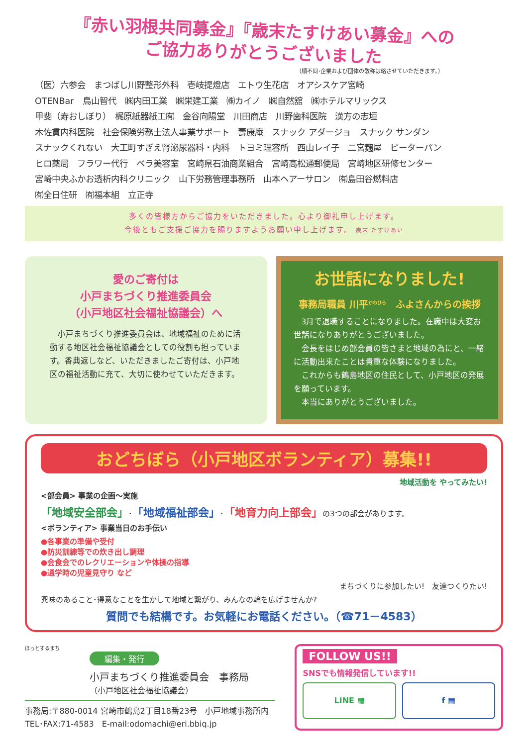『赤い羽根共同募金』『歳末たすけあい募金』への
ご協力ありがとうございました
（順不同･企業および団体の敬称は略させていただきます。）
（医）六参会　まつばし川野整形外科　壱岐提燈店　エトウ生花店　オアシスケア宮崎
OTENBar　鳥山智代　㈱内田工業　㈱栄建工業　㈱カイノ　㈱自然舘　㈱ホテルマリックス
甲斐（寿おしぼり）　梶原紙器紙工㈲　金谷向陽堂　川田商店　川野歯科医院　漢方の志垣
木佐貫内科医院　社会保険労務士法人事業サポート　壽康庵　スナック アダージョ　スナック サンダン
スナックくれない　大工町すぎえ腎泌尿器科・内科　トヨミ理容所　西山レイ子　二宮麹屋　ピーターパン
ヒロ薬局　フラワー代行　ベラ美容室　宮崎県石油商業組合　宮崎高松通郵便局　宮崎地区研修センター
宮崎中央ふかお透析内科クリニック　山下労務管理事務所　山本ヘアーサロン　㈲島田谷燃料店
㈲全日住研　㈲福本組　立正寺
多くの皆様方からご協力をいただきました。心より御礼申し上げます。
今後ともご支援ご協力を賜りますようお願い申し上げます。 歳末 たすけあい
愛のご寄付は
小戸まちづくり推進委員会
（小戸地区社会福祉協議会）へ
　小戸まちづくり推進委員会は、地域福祉のために活動する地区社会福祉協議会としての役割も担っています。香典返しなど、いただきましたご寄付は、小戸地区の福祉活動に充て、大切に使わせていただきます。
お世話になりました!
事務局職員 川平<sup>かわひら</sup>　ふよさんからの挨拶
　3月で退職することになりました。在職中は大変お世話になりありがとうございました。
　会長をはじめ部会員の皆さまと地域の為にと、一緒に活動出来たことは貴重な体験になりました。
　これからも鶴島地区の住民として、小戸地区の発展を願っています。
　本当にありがとうございました。
おどちぼら（小戸地区ボランティア）募集!!
地域活動を やってみたい!
<部会員> 事業の企画～実施
「地域安全部会」･「地域福祉部会」･「地育力向上部会」の3つの部会があります。
<ボランティア> 事業当日のお手伝い
●各事業の準備や受付
●防災訓練等での炊き出し調理
●会食会でのレクリエーションや体操の指導
●通学時の児童見守り など
まちづくりに参加したい!　友達つくりたい!
興味のあること･得意なことを生かして地域と繋がり、みんなの輪を広げませんか?
質問でも結構です。お気軽にお電話ください。（☎71－4583）
ほっとするまち
編集・発行
小戸まちづくり推進委員会　事務局
（小戸地区社会福祉協議会）
事務局:〒880-0014 宮崎市鶴島2丁目18番23号　小戸地域事務所内
TEL･FAX:71-4583　E-mail:odomachi@eri.bbiq.jp
FOLLOW US!!
SNSでも情報発信しています!!
LINE ▦ f ▦